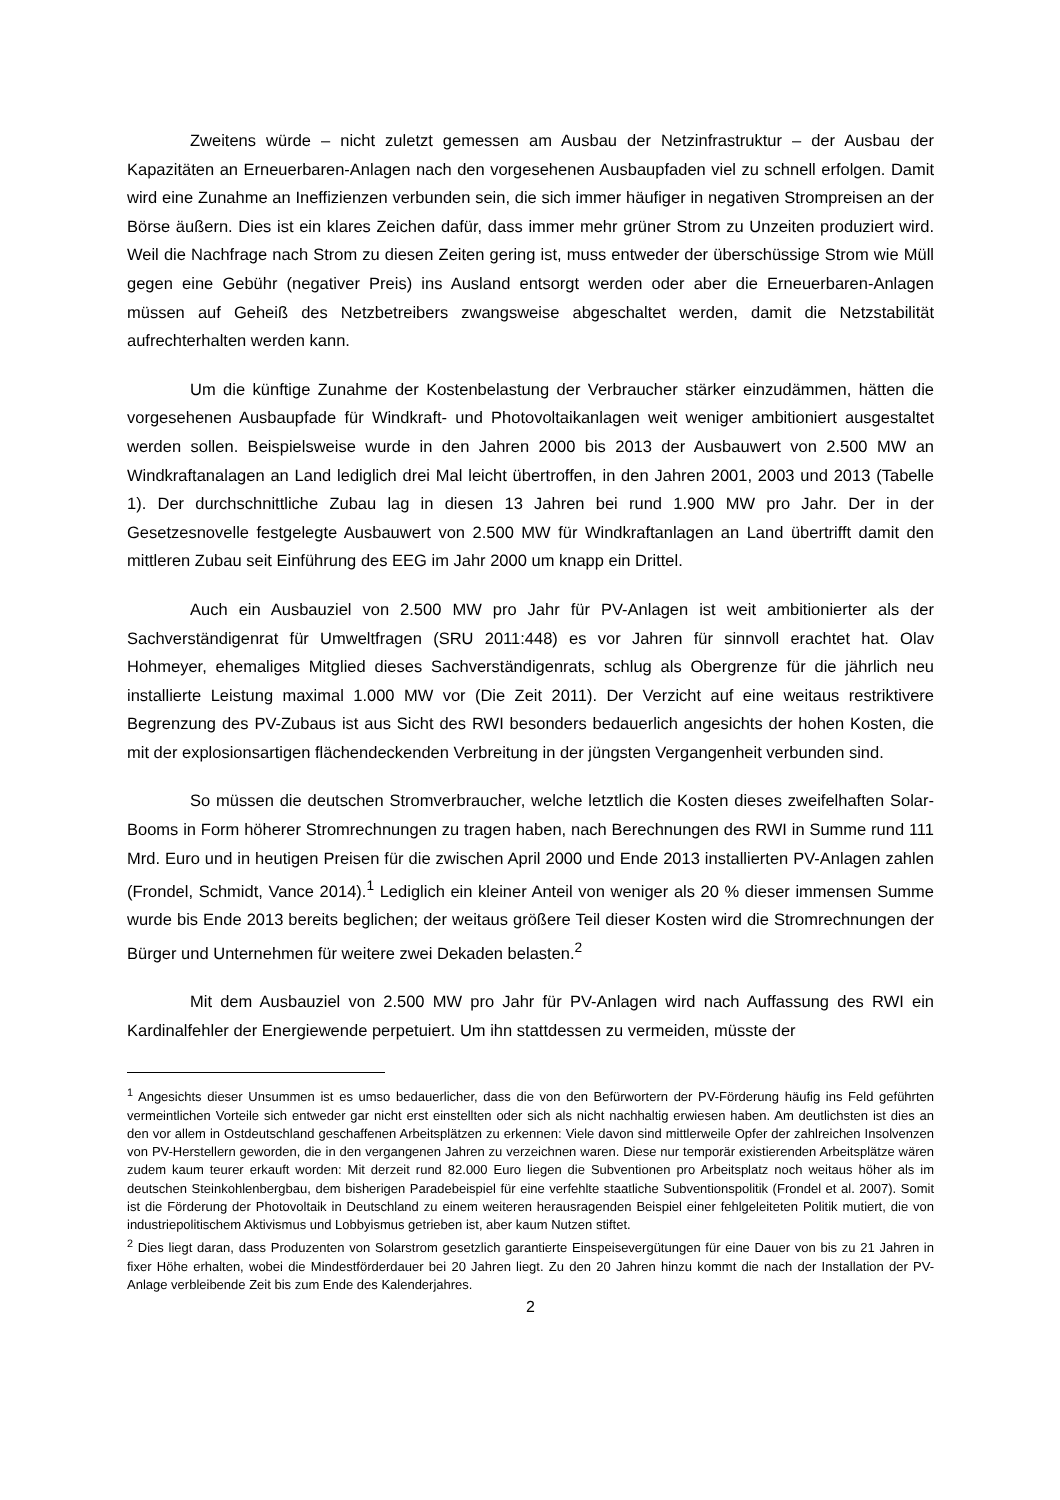Zweitens würde – nicht zuletzt gemessen am Ausbau der Netzinfrastruktur – der Ausbau der Kapazitäten an Erneuerbaren-Anlagen nach den vorgesehenen Ausbaupfaden viel zu schnell erfolgen. Damit wird eine Zunahme an Ineffizienzen verbunden sein, die sich immer häufiger in negativen Strompreisen an der Börse äußern. Dies ist ein klares Zeichen dafür, dass immer mehr grüner Strom zu Unzeiten produziert wird. Weil die Nachfrage nach Strom zu diesen Zeiten gering ist, muss entweder der überschüssige Strom wie Müll gegen eine Gebühr (negativer Preis) ins Ausland entsorgt werden oder aber die Erneuerbaren-Anlagen müssen auf Geheiß des Netzbetreibers zwangsweise abgeschaltet werden, damit die Netzstabilität aufrechterhalten werden kann.
Um die künftige Zunahme der Kostenbelastung der Verbraucher stärker einzudämmen, hätten die vorgesehenen Ausbaupfade für Windkraft- und Photovoltaikanlagen weit weniger ambitioniert ausgestaltet werden sollen. Beispielsweise wurde in den Jahren 2000 bis 2013 der Ausbauwert von 2.500 MW an Windkraftanalagen an Land lediglich drei Mal leicht übertroffen, in den Jahren 2001, 2003 und 2013 (Tabelle 1). Der durchschnittliche Zubau lag in diesen 13 Jahren bei rund 1.900 MW pro Jahr. Der in der Gesetzesnovelle festgelegte Ausbauwert von 2.500 MW für Windkraftanlagen an Land übertrifft damit den mittleren Zubau seit Einführung des EEG im Jahr 2000 um knapp ein Drittel.
Auch ein Ausbauziel von 2.500 MW pro Jahr für PV-Anlagen ist weit ambitionierter als der Sachverständigenrat für Umweltfragen (SRU 2011:448) es vor Jahren für sinnvoll erachtet hat. Olav Hohmeyer, ehemaliges Mitglied dieses Sachverständigenrats, schlug als Obergrenze für die jährlich neu installierte Leistung maximal 1.000 MW vor (Die Zeit 2011). Der Verzicht auf eine weitaus restriktivere Begrenzung des PV-Zubaus ist aus Sicht des RWI besonders bedauerlich angesichts der hohen Kosten, die mit der explosionsartigen flächendeckenden Verbreitung in der jüngsten Vergangenheit verbunden sind.
So müssen die deutschen Stromverbraucher, welche letztlich die Kosten dieses zweifelhaften Solar-Booms in Form höherer Stromrechnungen zu tragen haben, nach Berechnungen des RWI in Summe rund 111 Mrd. Euro und in heutigen Preisen für die zwischen April 2000 und Ende 2013 installierten PV-Anlagen zahlen (Frondel, Schmidt, Vance 2014).<sup>1</sup> Lediglich ein kleiner Anteil von weniger als 20 % dieser immensen Summe wurde bis Ende 2013 bereits beglichen; der weitaus größere Teil dieser Kosten wird die Stromrechnungen der Bürger und Unternehmen für weitere zwei Dekaden belasten.<sup>2</sup>
Mit dem Ausbauziel von 2.500 MW pro Jahr für PV-Anlagen wird nach Auffassung des RWI ein Kardinalfehler der Energiewende perpetuiert. Um ihn stattdessen zu vermeiden, müsste der
<sup>1</sup> Angesichts dieser Unsummen ist es umso bedauerlicher, dass die von den Befürwortern der PV-Förderung häufig ins Feld geführten vermeintlichen Vorteile sich entweder gar nicht erst einstellten oder sich als nicht nachhaltig erwiesen haben. Am deutlichsten ist dies an den vor allem in Ostdeutschland geschaffenen Arbeitsplätzen zu erkennen: Viele davon sind mittlerweile Opfer der zahlreichen Insolvenzen von PV-Herstellern geworden, die in den vergangenen Jahren zu verzeichnen waren. Diese nur temporär existierenden Arbeitsplätze wären zudem kaum teurer erkauft worden: Mit derzeit rund 82.000 Euro liegen die Subventionen pro Arbeitsplatz noch weitaus höher als im deutschen Steinkohlenbergbau, dem bisherigen Paradebeispiel für eine verfehlte staatliche Subventionspolitik (Frondel et al. 2007). Somit ist die Förderung der Photovoltaik in Deutschland zu einem weiteren herausragenden Beispiel einer fehlgeleiteten Politik mutiert, die von industriepolitischem Aktivismus und Lobbyismus getrieben ist, aber kaum Nutzen stiftet.
<sup>2</sup> Dies liegt daran, dass Produzenten von Solarstrom gesetzlich garantierte Einspeisevergütungen für eine Dauer von bis zu 21 Jahren in fixer Höhe erhalten, wobei die Mindestförderdauer bei 20 Jahren liegt. Zu den 20 Jahren hinzu kommt die nach der Installation der PV-Anlage verbleibende Zeit bis zum Ende des Kalenderjahres.
2